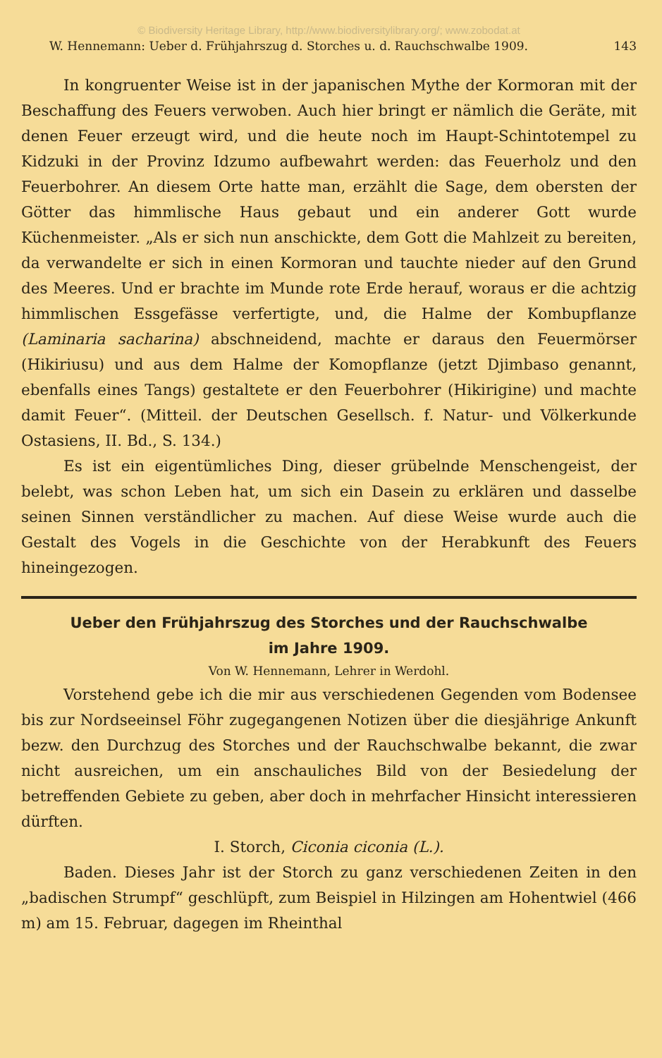© Biodiversity Heritage Library, http://www.biodiversitylibrary.org/; www.zobodat.at
W. Hennemann: Ueber d. Frühjahrszug d. Storches u. d. Rauchschwalbe 1909. 143
In kongruenter Weise ist in der japanischen Mythe der Kormoran mit der Beschaffung des Feuers verwoben. Auch hier bringt er nämlich die Geräte, mit denen Feuer erzeugt wird, und die heute noch im Haupt-Schintotempel zu Kidzuki in der Provinz Idzumo aufbewahrt werden: das Feuerholz und den Feuerbohrer. An diesem Orte hatte man, erzählt die Sage, dem obersten der Götter das himmlische Haus gebaut und ein anderer Gott wurde Küchenmeister. „Als er sich nun anschickte, dem Gott die Mahlzeit zu bereiten, da verwandelte er sich in einen Kormoran und tauchte nieder auf den Grund des Meeres. Und er brachte im Munde rote Erde herauf, woraus er die achtzig himmlischen Essgefässe verfertigte, und, die Halme der Kombupflanze (Laminaria sacharina) abschneidend, machte er daraus den Feuermörser (Hikiriusu) und aus dem Halme der Komopflanze (jetzt Djimbaso genannt, ebenfalls eines Tangs) gestaltete er den Feuerbohrer (Hikirigine) und machte damit Feuer“. (Mitteil. der Deutschen Gesellsch. f. Natur- und Völkerkunde Ostasiens, II. Bd., S. 134.)
Es ist ein eigentümliches Ding, dieser grübelnde Menschengeist, der belebt, was schon Leben hat, um sich ein Dasein zu erklären und dasselbe seinen Sinnen verständlicher zu machen. Auf diese Weise wurde auch die Gestalt des Vogels in die Geschichte von der Herabkunft des Feuers hineingezogen.
Ueber den Frühjahrszug des Storches und der Rauchschwalbe
im Jahre 1909.
Von W. Hennemann, Lehrer in Werdohl.
Vorstehend gebe ich die mir aus verschiedenen Gegenden vom Bodensee bis zur Nordseeinsel Föhr zugegangenen Notizen über die diesjährige Ankunft bezw. den Durchzug des Storches und der Rauchschwalbe bekannt, die zwar nicht ausreichen, um ein anschauliches Bild von der Besiedelung der betreffenden Gebiete zu geben, aber doch in mehrfacher Hinsicht interessieren dürften.
I. Storch, Ciconia ciconia (L.).
Baden. Dieses Jahr ist der Storch zu ganz verschiedenen Zeiten in den „badischen Strumpf“ geschlüpft, zum Beispiel in Hilzingen am Hohentwiel (466 m) am 15. Februar, dagegen im Rheinthal